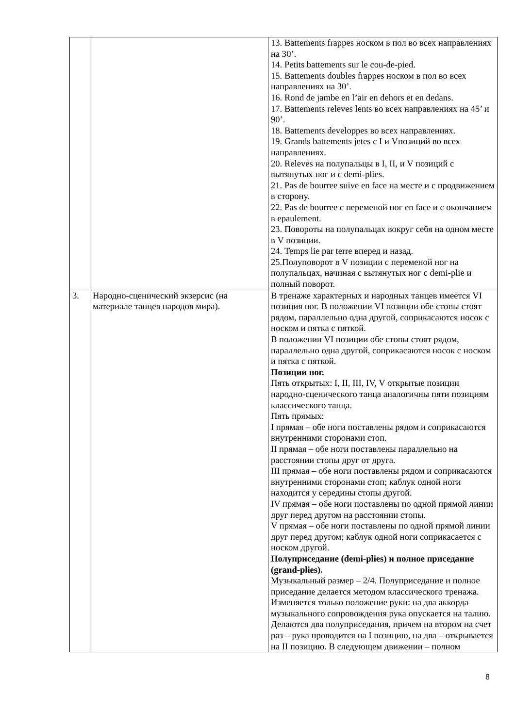| | | 13. Battements frappes носком в пол во всех направлениях на 30’. 14. Petits battements sur le cou-de-pied. 15. Battements doubles frappes носком в пол во всех направлениях на 30’. 16. Rond de jambe en l’air en dehors et en dedans. 17. Battements releves lents во всех направлениях на 45’ и 90’. 18. Battements developpes во всех направлениях. 19. Grands battements jetes с I и Vпозиций во всех направлениях. 20. Releves на полупальцы в I, II, и V позиций с вытянутых ног и с demi-plies. 21. Pas de bourree suive en face на месте и с продвижением в сторону. 22. Pas de bourree с переменой ног en face и с окончанием в epaulement. 23. Повороты на полупальцах вокруг себя на одном месте в V позиции. 24. Temps lie par terre вперед и назад. 25.Полуповорот в V позиции с переменой ног на полупальцах, начиная с вытянутых ног с demi-plie и полный поворот. |
| 3. | Народно-сценический экзерсис (на материале танцев народов мира). | В тренаже характерных и народных танцев имеется VI позиция ног. В положении VI позиции обе стопы стоят рядом, параллельно одна другой, соприкасаются носок с носком и пятка с пяткой. В положении VI позиции обе стопы стоят рядом, параллельно одна другой, соприкасаются носок с носком и пятка с пяткой. Позиции ног. Пять открытых: I, II, III, IV, V открытые позиции народно-сценического танца аналогичны пяти позициям классического танца. Пять прямых: I прямая – обе ноги поставлены рядом и соприкасаются внутренними сторонами стоп. II прямая – обе ноги поставлены параллельно на расстоянии стопы друг от друга. III прямая – обе ноги поставлены рядом и соприкасаются внутренними сторонами стоп; каблук одной ноги находится у середины стопы другой. IV прямая – обе ноги поставлены по одной прямой линии друг перед другом на расстоянии стопы. V прямая – обе ноги поставлены по одной прямой линии друг перед другом; каблук одной ноги соприкасается с носком другой. Полуприседание (demi-plies) и полное приседание (grand-plies). Музыкальный размер – 2/4. Полуприседание и полное приседание делается методом классического тренажа. Изменяется только положение руки: на два аккорда музыкального сопровождения рука опускается на талию. Делаются два полуприседания, причем на втором на счет раз – рука проводится на I позицию, на два – открывается на II позицию. В следующем движении – полном |
8